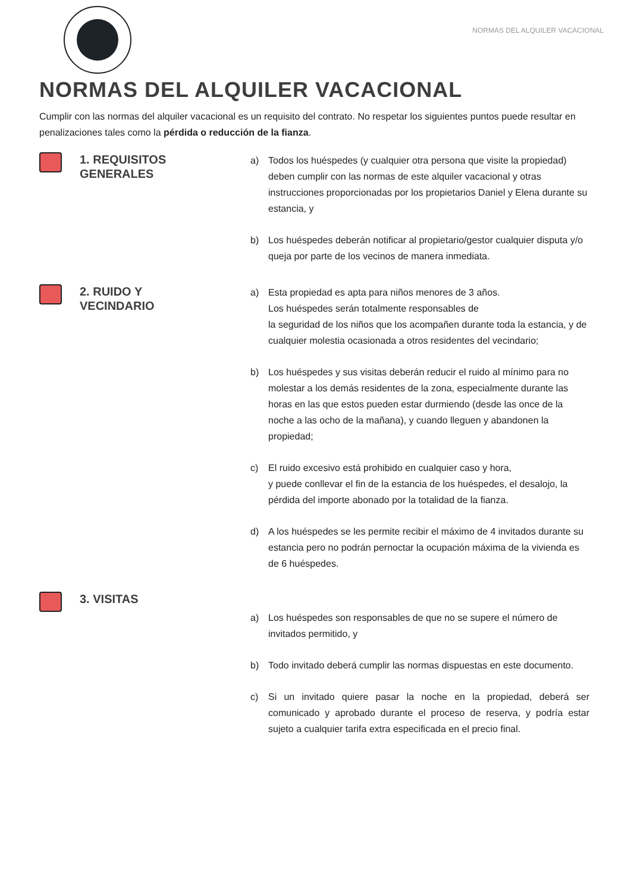NORMAS DEL ALQUILER VACACIONAL
NORMAS DEL ALQUILER VACACIONAL
Cumplir con las normas del alquiler vacacional es un requisito del contrato. No respetar los siguientes puntos puede resultar en penalizaciones tales como la pérdida o reducción de la fianza.
1. REQUISITOS
GENERALES
a) Todos los huéspedes (y cualquier otra persona que visite la propiedad) deben cumplir con las normas de este alquiler vacacional y otras instrucciones proporcionadas por los propietarios Daniel y Elena durante su estancia, y
b) Los huéspedes deberán notificar al propietario/gestor cualquier disputa y/o queja por parte de los vecinos de manera inmediata.
2. RUIDO Y
VECINDARIO
a) Esta propiedad es apta para niños menores de 3 años.
Los huéspedes serán totalmente responsables de
la seguridad de los niños que los acompañen durante toda la estancia, y de cualquier molestia ocasionada a otros residentes del vecindario;
b) Los huéspedes y sus visitas deberán reducir el ruido al mínimo para no molestar a los demás residentes de la zona, especialmente durante las horas en las que estos pueden estar durmiendo (desde las once de la noche a las ocho de la mañana), y cuando lleguen y abandonen la propiedad;
c) El ruido excesivo está prohibido en cualquier caso y hora,
y puede conllevar el fin de la estancia de los huéspedes, el desalojo, la pérdida del importe abonado por la totalidad de la fianza.
d) A los huéspedes se les permite recibir el máximo de 4 invitados durante su estancia pero no podrán pernoctar la ocupación máxima de la vivienda es de 6 huéspedes.
3. VISITAS
a) Los huéspedes son responsables de que no se supere el número de invitados permitido, y
b) Todo invitado deberá cumplir las normas dispuestas en este documento.
c) Si un invitado quiere pasar la noche en la propiedad, deberá ser comunicado y aprobado durante el proceso de reserva, y podría estar sujeto a cualquier tarifa extra especificada en el precio final.